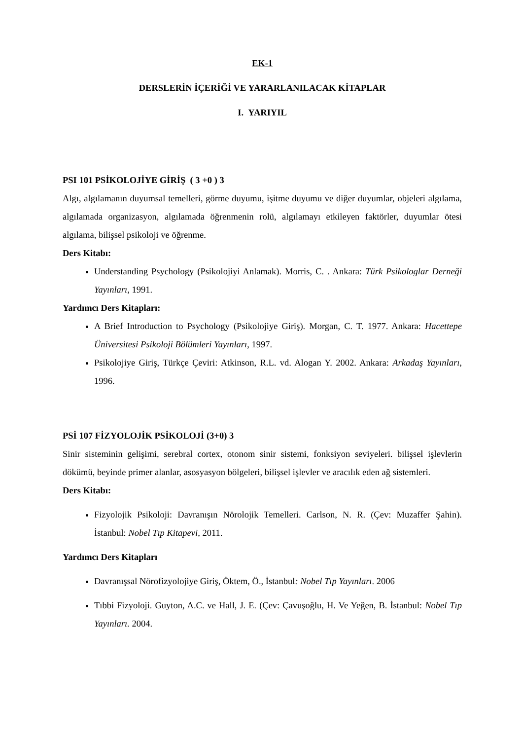EK-1
DERSLERİN İÇERİĞİ VE YARARLANILACAK KİTAPLAR
I. YARIYIL
PSI 101 PSİKOLOJİYE GİRİŞ ( 3 +0 ) 3
Algı, algılamanın duyumsal temelleri, görme duyumu, işitme duyumu ve diğer duyumlar, objeleri algılama, algılamada organizasyon, algılamada öğrenmenin rolü, algılamayı etkileyen faktörler, duyumlar ötesi algılama, bilişsel psikoloji ve öğrenme.
Ders Kitabı:
Understanding Psychology (Psikolojiyi Anlamak). Morris, C. . Ankara: Türk Psikologlar Derneği Yayınları, 1991.
Yardımcı Ders Kitapları:
A Brief Introduction to Psychology (Psikolojiye Giriş). Morgan, C. T. 1977. Ankara: Hacettepe Üniversitesi Psikoloji Bölümleri Yayınları, 1997.
Psikolojiye Giriş, Türkçe Çeviri: Atkinson, R.L. vd. Alogan Y. 2002. Ankara: Arkadaş Yayınları, 1996.
PSİ 107 FİZYOLOJİK PSİKOLOJİ (3+0) 3
Sinir sisteminin gelişimi, serebral cortex, otonom sinir sistemi, fonksiyon seviyeleri. bilişsel işlevlerin dökümü, beyinde primer alanlar, asosyasyon bölgeleri, bilişsel işlevler ve aracılık eden ağ sistemleri.
Ders Kitabı:
Fizyolojik Psikoloji: Davranışın Nörolojik Temelleri. Carlson, N. R. (Çev: Muzaffer Şahin). İstanbul: Nobel Tıp Kitapevi, 2011.
Yardımcı Ders Kitapları
Davranışsal Nörofizyolojiye Giriş, Öktem, Ö., İstanbul: Nobel Tıp Yayınları. 2006
Tıbbi Fizyoloji. Guyton, A.C. ve Hall, J. E. (Çev: Çavuşoğlu, H. Ve Yeğen, B. İstanbul: Nobel Tıp Yayınları. 2004.